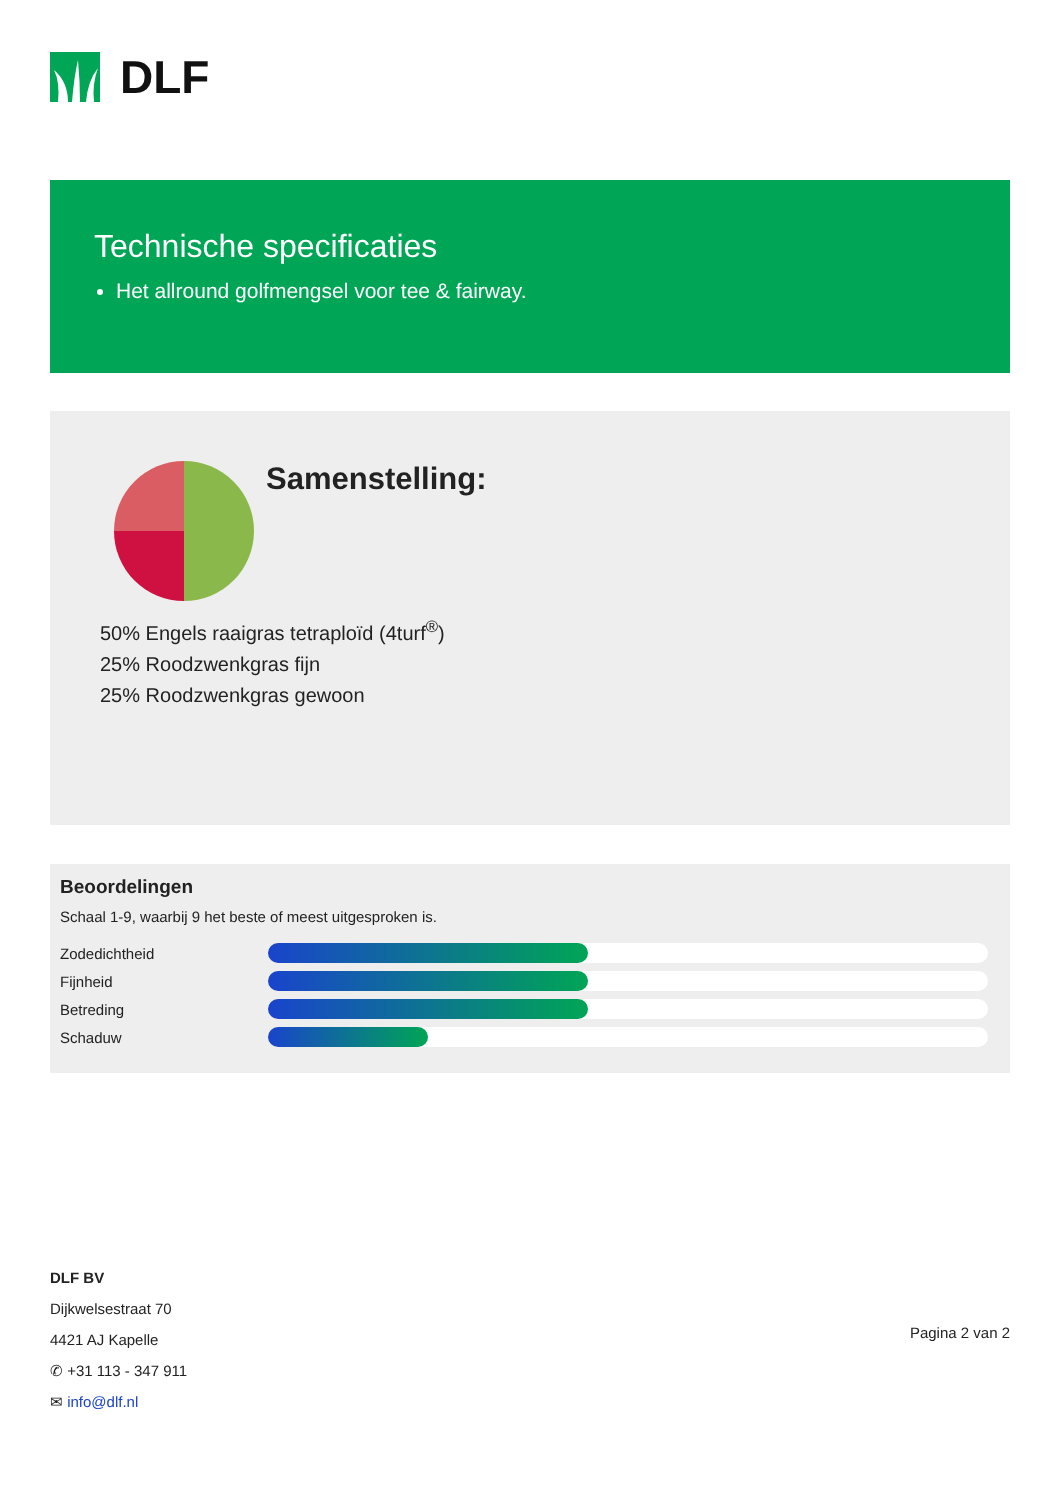DLF
Technische specificaties
Het allround golfmengsel voor tee & fairway.
Samenstelling:
50% Engels raaigras tetraploïd (4turf<sup>®</sup>)
25% Roodzwenkgras fijn
25% Roodzwenkgras gewoon
Beoordelingen
Schaal 1-9, waarbij 9 het beste of meest uitgesproken is.
Zodedichtheid
Fijnheid
Betreding
Schaduw
DLF BV
Dijkwelsestraat 70
4421 AJ Kapelle
✆ +31 113 - 347 911
✉ info@dlf.nl
Pagina 2 van 2